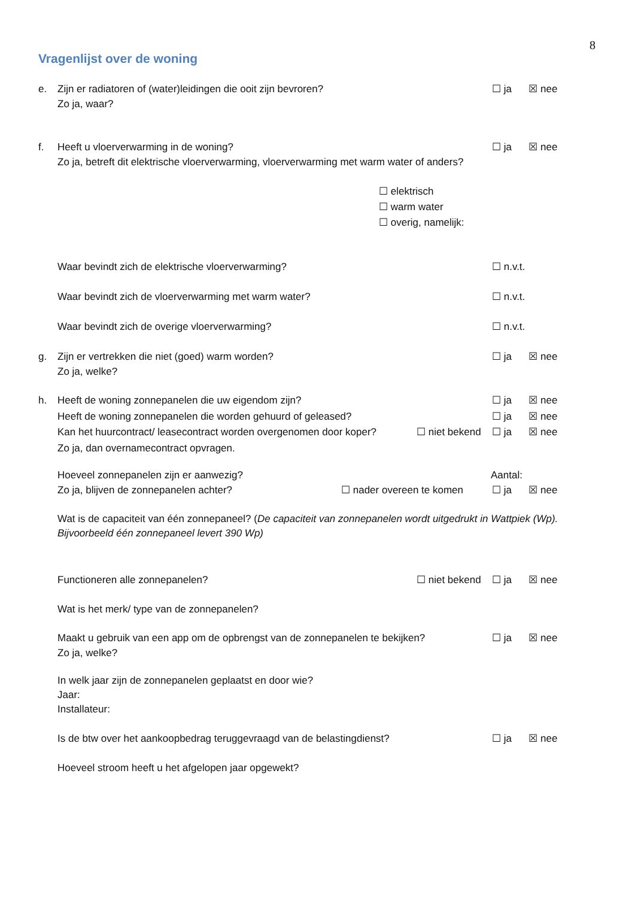8
Vragenlijst over de woning
e. Zijn er radiatoren of (water)leidingen die ooit zijn bevroren?
Zo ja, waar?
☐ ja ☒ nee
f. Heeft u vloerverwarming in de woning?
Zo ja, betreft dit elektrische vloerverwarming, vloerverwarming met warm water of anders?
☐ ja ☒ nee
☐ elektrisch
☐ warm water
☐ overig, namelijk:
Waar bevindt zich de elektrische vloerverwarming? ☐ n.v.t.
Waar bevindt zich de vloerverwarming met warm water? ☐ n.v.t.
Waar bevindt zich de overige vloerverwarming? ☐ n.v.t.
g. Zijn er vertrekken die niet (goed) warm worden?
Zo ja, welke?
☐ ja ☒ nee
h. Heeft de woning zonnepanelen die uw eigendom zijn?
Heeft de woning zonnepanelen die worden gehuurd of geleased?
Kan het huurcontract/ leasecontract worden overgenomen door koper?
Zo ja, dan overnamecontract opvragen.
☐ ja ☒ nee
☐ ja ☒ nee
☐ ja ☒ nee
☐ niet bekend
Hoeveel zonnepanelen zijn er aanwezig?
Zo ja, blijven de zonnepanelen achter?
Aantal:
☐ nader overeen te komen ☐ ja ☒ nee
Wat is de capaciteit van één zonnepaneel? (De capaciteit van zonnepanelen wordt uitgedrukt in Wattpiek (Wp). Bijvoorbeeld één zonnepaneel levert 390 Wp)
Functioneren alle zonnepanelen? ☐ niet bekend ☐ ja ☒ nee
Wat is het merk/ type van de zonnepanelen?
Maakt u gebruik van een app om de opbrengst van de zonnepanelen te bekijken?
Zo ja, welke?
☐ ja ☒ nee
In welk jaar zijn de zonnepanelen geplaatst en door wie?
Jaar:
Installateur:
Is de btw over het aankoopbedrag teruggevraagd van de belastingdienst? ☐ ja ☒ nee
Hoeveel stroom heeft u het afgelopen jaar opgewekt?